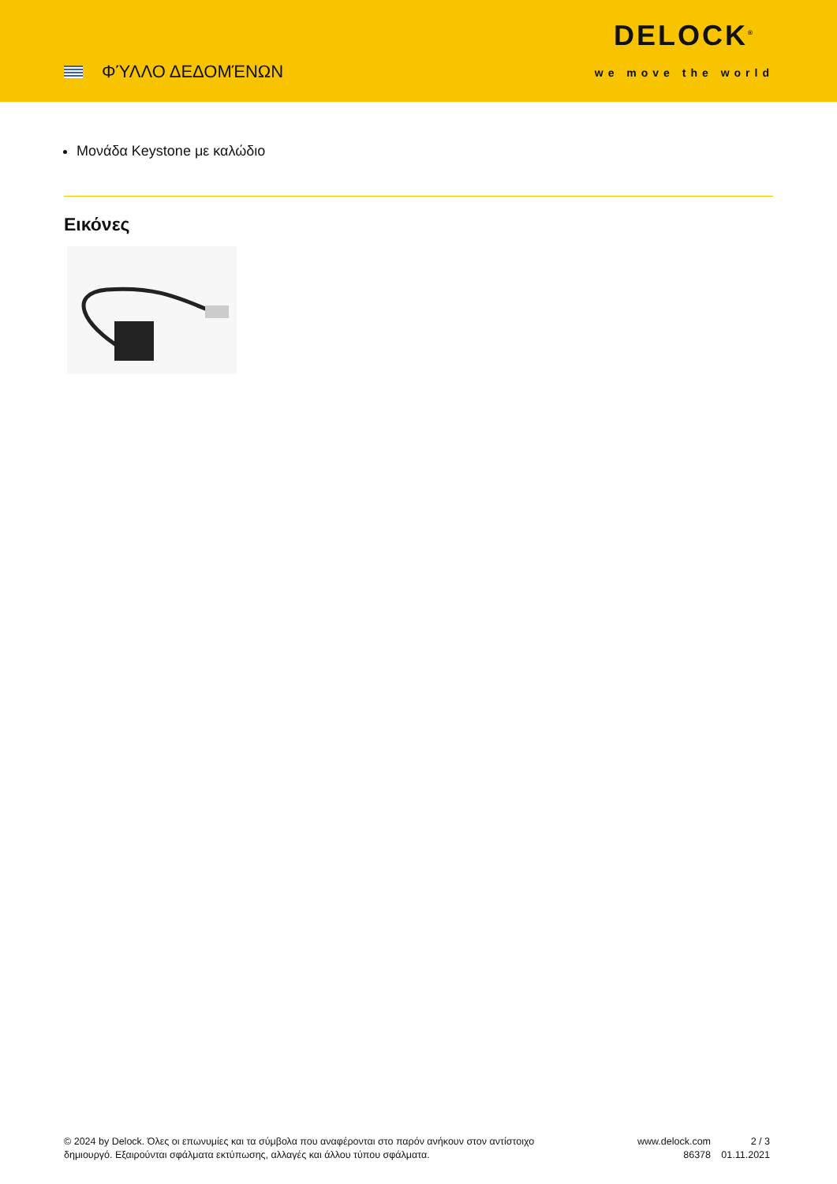ΦΎΛΛΟ ΔΕΔΟΜΈΝΩΝ
DELOCK<sup>®</sup>
we move the world
Μονάδα Keystone με καλώδιο
Εικόνες
© 2024 by Delock. Όλες οι επωνυμίες και τα σύμβολα που αναφέρονται στο παρόν ανήκουν στον αντίστοιχο δημιουργό. Εξαιρούνται σφάλματα εκτύπωσης, αλλαγές και άλλου τύπου σφάλματα.
www.delock.com
86378
2 / 3
01.11.2021